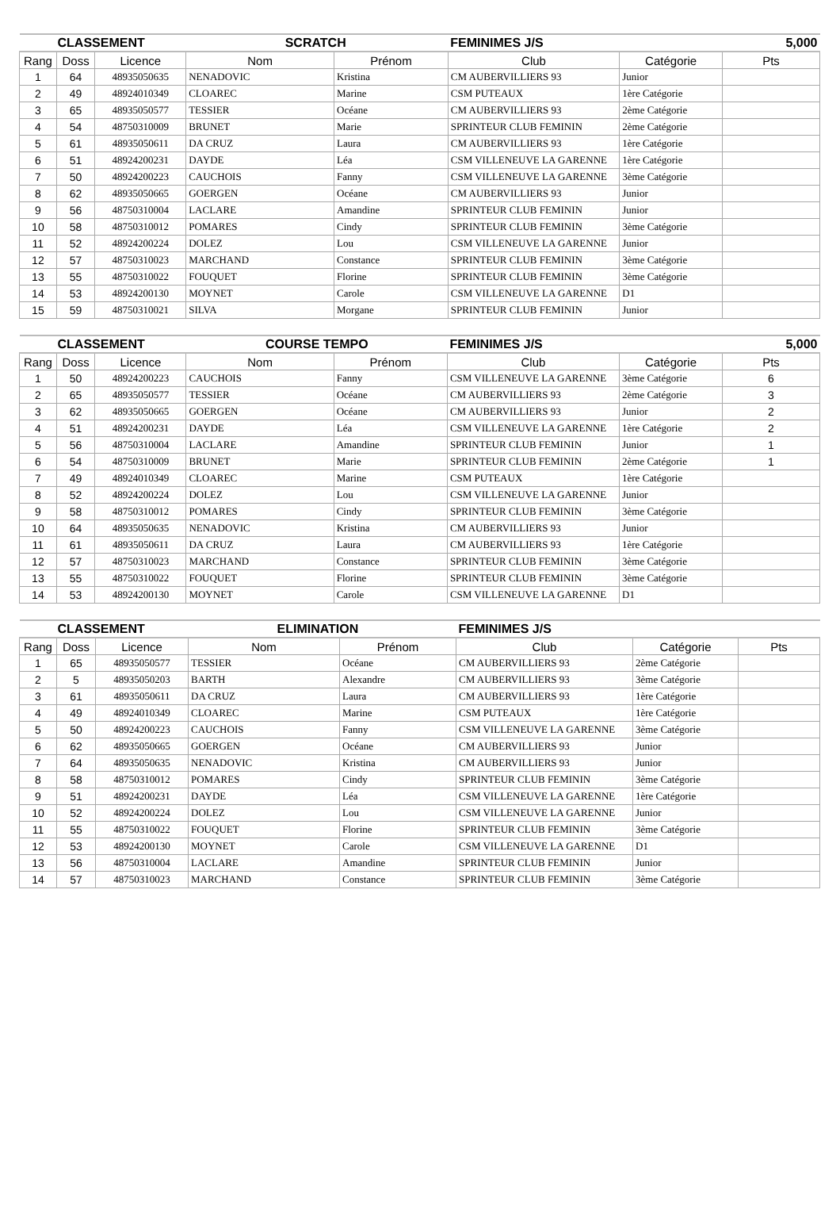| CLASSEMENT | | | SCRATCH | | FEMINIMES J/S | | 5,000 |
| --- | --- | --- | --- | --- | --- | --- | --- |
| Rang | Doss | Licence | Nom | Prénom | Club | Catégorie | Pts |
| 1 | 64 | 48935050635 | NENADOVIC | Kristina | CM AUBERVILLIERS 93 | Junior | |
| 2 | 49 | 48924010349 | CLOAREC | Marine | CSM PUTEAUX | 1ère Catégorie | |
| 3 | 65 | 48935050577 | TESSIER | Océane | CM AUBERVILLIERS 93 | 2ème Catégorie | |
| 4 | 54 | 48750310009 | BRUNET | Marie | SPRINTEUR CLUB FEMININ | 2ème Catégorie | |
| 5 | 61 | 48935050611 | DA CRUZ | Laura | CM AUBERVILLIERS 93 | 1ère Catégorie | |
| 6 | 51 | 48924200231 | DAYDE | Léa | CSM VILLENEUVE LA GARENNE | 1ère Catégorie | |
| 7 | 50 | 48924200223 | CAUCHOIS | Fanny | CSM VILLENEUVE LA GARENNE | 3ème Catégorie | |
| 8 | 62 | 48935050665 | GOERGEN | Océane | CM AUBERVILLIERS 93 | Junior | |
| 9 | 56 | 48750310004 | LACLARE | Amandine | SPRINTEUR CLUB FEMININ | Junior | |
| 10 | 58 | 48750310012 | POMARES | Cindy | SPRINTEUR CLUB FEMININ | 3ème Catégorie | |
| 11 | 52 | 48924200224 | DOLEZ | Lou | CSM VILLENEUVE LA GARENNE | Junior | |
| 12 | 57 | 48750310023 | MARCHAND | Constance | SPRINTEUR CLUB FEMININ | 3ème Catégorie | |
| 13 | 55 | 48750310022 | FOUQUET | Florine | SPRINTEUR CLUB FEMININ | 3ème Catégorie | |
| 14 | 53 | 48924200130 | MOYNET | Carole | CSM VILLENEUVE LA GARENNE | D1 | |
| 15 | 59 | 48750310021 | SILVA | Morgane | SPRINTEUR CLUB FEMININ | Junior | |
| CLASSEMENT | | | COURSE TEMPO | | FEMINIMES J/S | | 5,000 |
| --- | --- | --- | --- | --- | --- | --- | --- |
| Rang | Doss | Licence | Nom | Prénom | Club | Catégorie | Pts |
| 1 | 50 | 48924200223 | CAUCHOIS | Fanny | CSM VILLENEUVE LA GARENNE | 3ème Catégorie | 6 |
| 2 | 65 | 48935050577 | TESSIER | Océane | CM AUBERVILLIERS 93 | 2ème Catégorie | 3 |
| 3 | 62 | 48935050665 | GOERGEN | Océane | CM AUBERVILLIERS 93 | Junior | 2 |
| 4 | 51 | 48924200231 | DAYDE | Léa | CSM VILLENEUVE LA GARENNE | 1ère Catégorie | 2 |
| 5 | 56 | 48750310004 | LACLARE | Amandine | SPRINTEUR CLUB FEMININ | Junior | 1 |
| 6 | 54 | 48750310009 | BRUNET | Marie | SPRINTEUR CLUB FEMININ | 2ème Catégorie | 1 |
| 7 | 49 | 48924010349 | CLOAREC | Marine | CSM PUTEAUX | 1ère Catégorie | |
| 8 | 52 | 48924200224 | DOLEZ | Lou | CSM VILLENEUVE LA GARENNE | Junior | |
| 9 | 58 | 48750310012 | POMARES | Cindy | SPRINTEUR CLUB FEMININ | 3ème Catégorie | |
| 10 | 64 | 48935050635 | NENADOVIC | Kristina | CM AUBERVILLIERS 93 | Junior | |
| 11 | 61 | 48935050611 | DA CRUZ | Laura | CM AUBERVILLIERS 93 | 1ère Catégorie | |
| 12 | 57 | 48750310023 | MARCHAND | Constance | SPRINTEUR CLUB FEMININ | 3ème Catégorie | |
| 13 | 55 | 48750310022 | FOUQUET | Florine | SPRINTEUR CLUB FEMININ | 3ème Catégorie | |
| 14 | 53 | 48924200130 | MOYNET | Carole | CSM VILLENEUVE LA GARENNE | D1 | |
| CLASSEMENT | | | ELIMINATION | | FEMINIMES J/S | | |
| --- | --- | --- | --- | --- | --- | --- | --- |
| Rang | Doss | Licence | Nom | Prénom | Club | Catégorie | Pts |
| 1 | 65 | 48935050577 | TESSIER | Océane | CM AUBERVILLIERS 93 | 2ème Catégorie | |
| 2 | 5 | 48935050203 | BARTH | Alexandre | CM AUBERVILLIERS 93 | 3ème Catégorie | |
| 3 | 61 | 48935050611 | DA CRUZ | Laura | CM AUBERVILLIERS 93 | 1ère Catégorie | |
| 4 | 49 | 48924010349 | CLOAREC | Marine | CSM PUTEAUX | 1ère Catégorie | |
| 5 | 50 | 48924200223 | CAUCHOIS | Fanny | CSM VILLENEUVE LA GARENNE | 3ème Catégorie | |
| 6 | 62 | 48935050665 | GOERGEN | Océane | CM AUBERVILLIERS 93 | Junior | |
| 7 | 64 | 48935050635 | NENADOVIC | Kristina | CM AUBERVILLIERS 93 | Junior | |
| 8 | 58 | 48750310012 | POMARES | Cindy | SPRINTEUR CLUB FEMININ | 3ème Catégorie | |
| 9 | 51 | 48924200231 | DAYDE | Léa | CSM VILLENEUVE LA GARENNE | 1ère Catégorie | |
| 10 | 52 | 48924200224 | DOLEZ | Lou | CSM VILLENEUVE LA GARENNE | Junior | |
| 11 | 55 | 48750310022 | FOUQUET | Florine | SPRINTEUR CLUB FEMININ | 3ème Catégorie | |
| 12 | 53 | 48924200130 | MOYNET | Carole | CSM VILLENEUVE LA GARENNE | D1 | |
| 13 | 56 | 48750310004 | LACLARE | Amandine | SPRINTEUR CLUB FEMININ | Junior | |
| 14 | 57 | 48750310023 | MARCHAND | Constance | SPRINTEUR CLUB FEMININ | 3ème Catégorie | |